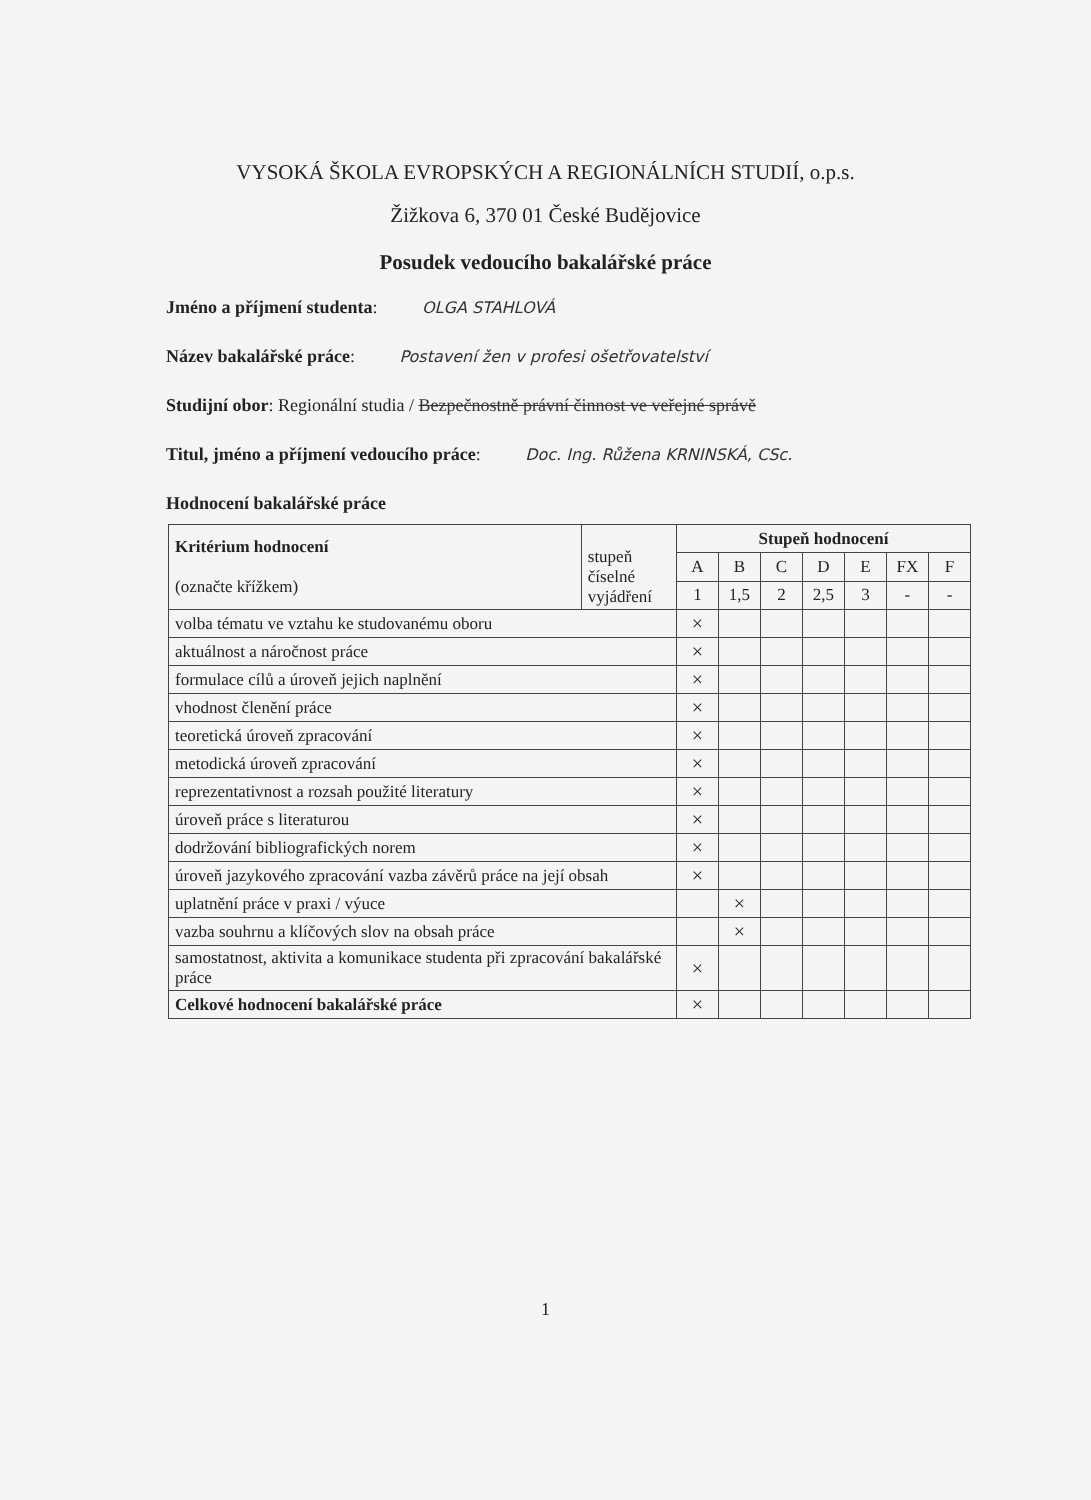VYSOKÁ ŠKOLA EVROPSKÝCH A REGIONÁLNÍCH STUDIÍ, o.p.s.
Žižkova 6, 370 01 České Budějovice
Posudek vedoucího bakalářské práce
Jméno a příjmení studenta: OLGA STAHLOVÁ
Název bakalářské práce: Postavení žen v profesi ošetřovatelství
Studijní obor: Regionální studia / Bezpečnostně právní činnost ve veřejné správě
Titul, jméno a příjmení vedoucího práce: Doc. Ing. Růžena KRNINSKÁ, CSc.
Hodnocení bakalářské práce
| Kritérium hodnocení (označte křížkem) | stupeň číselné vyjádření | Stupeň hodnocení | | | | | | |
| --- | --- | --- | --- | --- | --- | --- | --- | --- |
| | | A | B | C | D | E | FX | F |
| | | 1 | 1,5 | 2 | 2,5 | 3 | - | - |
| volba tématu ve vztahu ke studovanému oboru | | × | | | | | | |
| aktuálnost a náročnost práce | | × | | | | | | |
| formulace cílů a úroveň jejich naplnění | | × | | | | | | |
| vhodnost členění práce | | × | | | | | | |
| teoretická úroveň zpracování | | × | | | | | | |
| metodická úroveň zpracování | | × | | | | | | |
| reprezentativnost a rozsah použité literatury | | × | | | | | | |
| úroveň práce s literaturou | | × | | | | | | |
| dodržování bibliografických norem | | × | | | | | | |
| úroveň jazykového zpracování vazba závěrů práce na její obsah | | × | | | | | | |
| uplatnění práce v praxi / výuce | | | × | | | | | |
| vazba souhrnu a klíčových slov na obsah práce | | | × | | | | | |
| samostatnost, aktivita a komunikace studenta při zpracování bakalářské práce | | × | | | | | | |
| Celkové hodnocení bakalářské práce | | × | | | | | | |
1